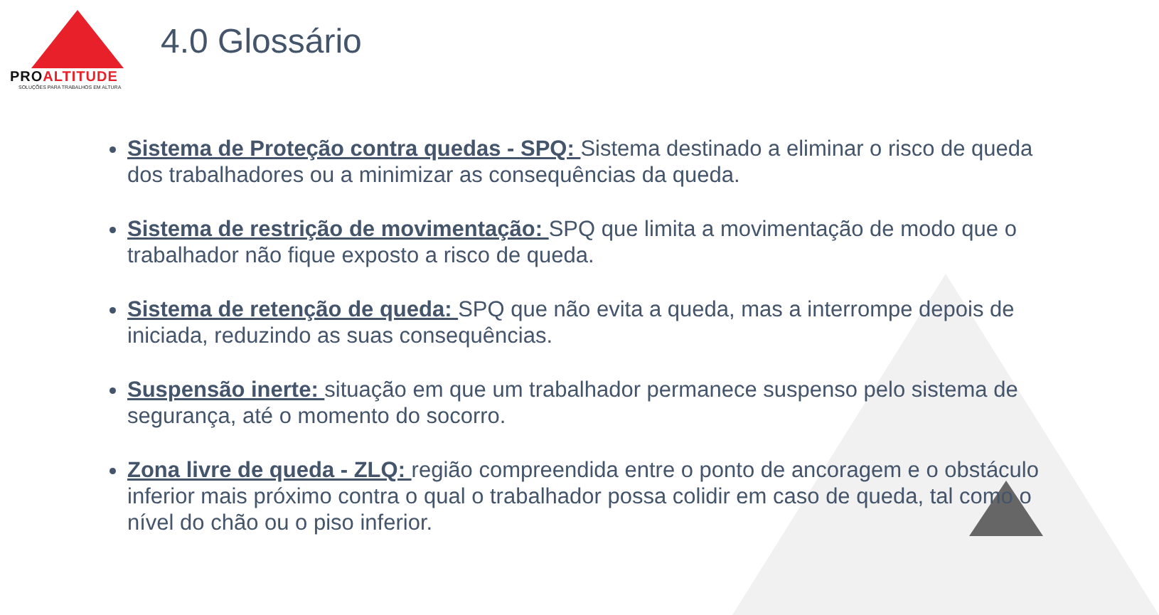PROALTITUDE
SOLUÇÕES PARA TRABALHOS EM ALTURA
4.0 Glossário
Sistema de Proteção contra quedas - SPQ: Sistema destinado a eliminar o risco de queda dos trabalhadores ou a minimizar as consequências da queda.
Sistema de restrição de movimentação: SPQ que limita a movimentação de modo que o trabalhador não fique exposto a risco de queda.
Sistema de retenção de queda: SPQ que não evita a queda, mas a interrompe depois de iniciada, reduzindo as suas consequências.
Suspensão inerte: situação em que um trabalhador permanece suspenso pelo sistema de segurança, até o momento do socorro.
Zona livre de queda - ZLQ: região compreendida entre o ponto de ancoragem e o obstáculo inferior mais próximo contra o qual o trabalhador possa colidir em caso de queda, tal como o nível do chão ou o piso inferior.